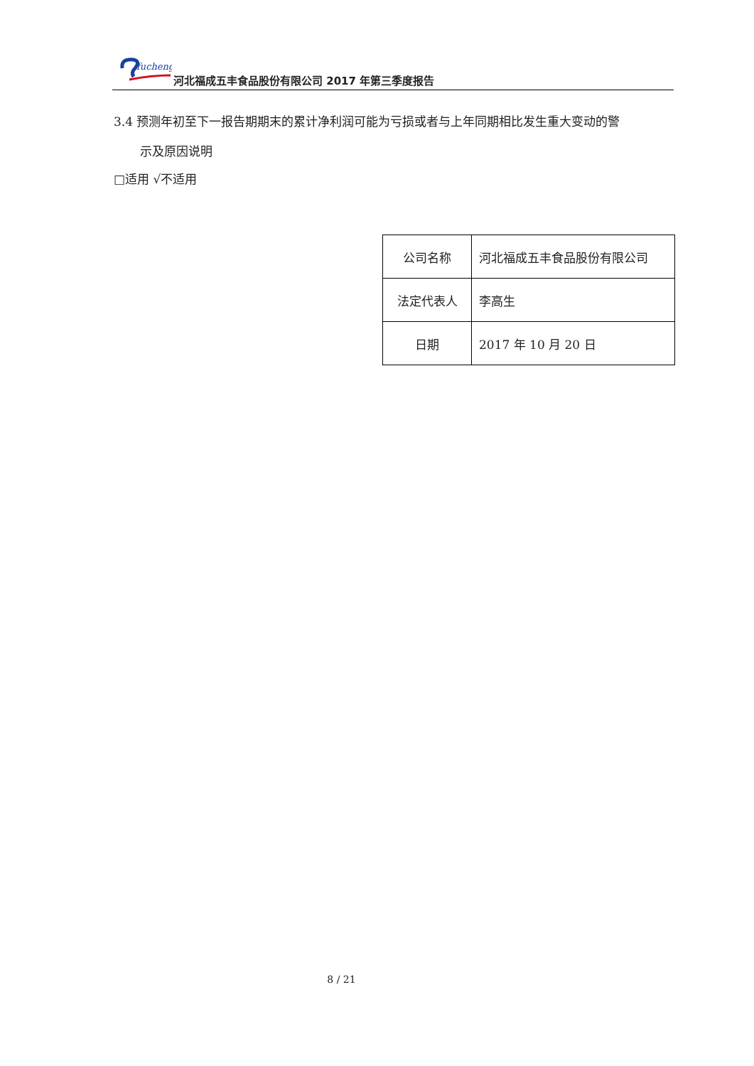fucheng
河北福成五丰食品股份有限公司 2017 年第三季度报告
3.4 预测年初至下一报告期期末的累计净利润可能为亏损或者与上年同期相比发生重大变动的警
示及原因说明
□适用 √不适用
| 公司名称 | 河北福成五丰食品股份有限公司 |
| 法定代表人 | 李高生 |
| 日期 | 2017 年 10 月 20 日 |
8 / 21